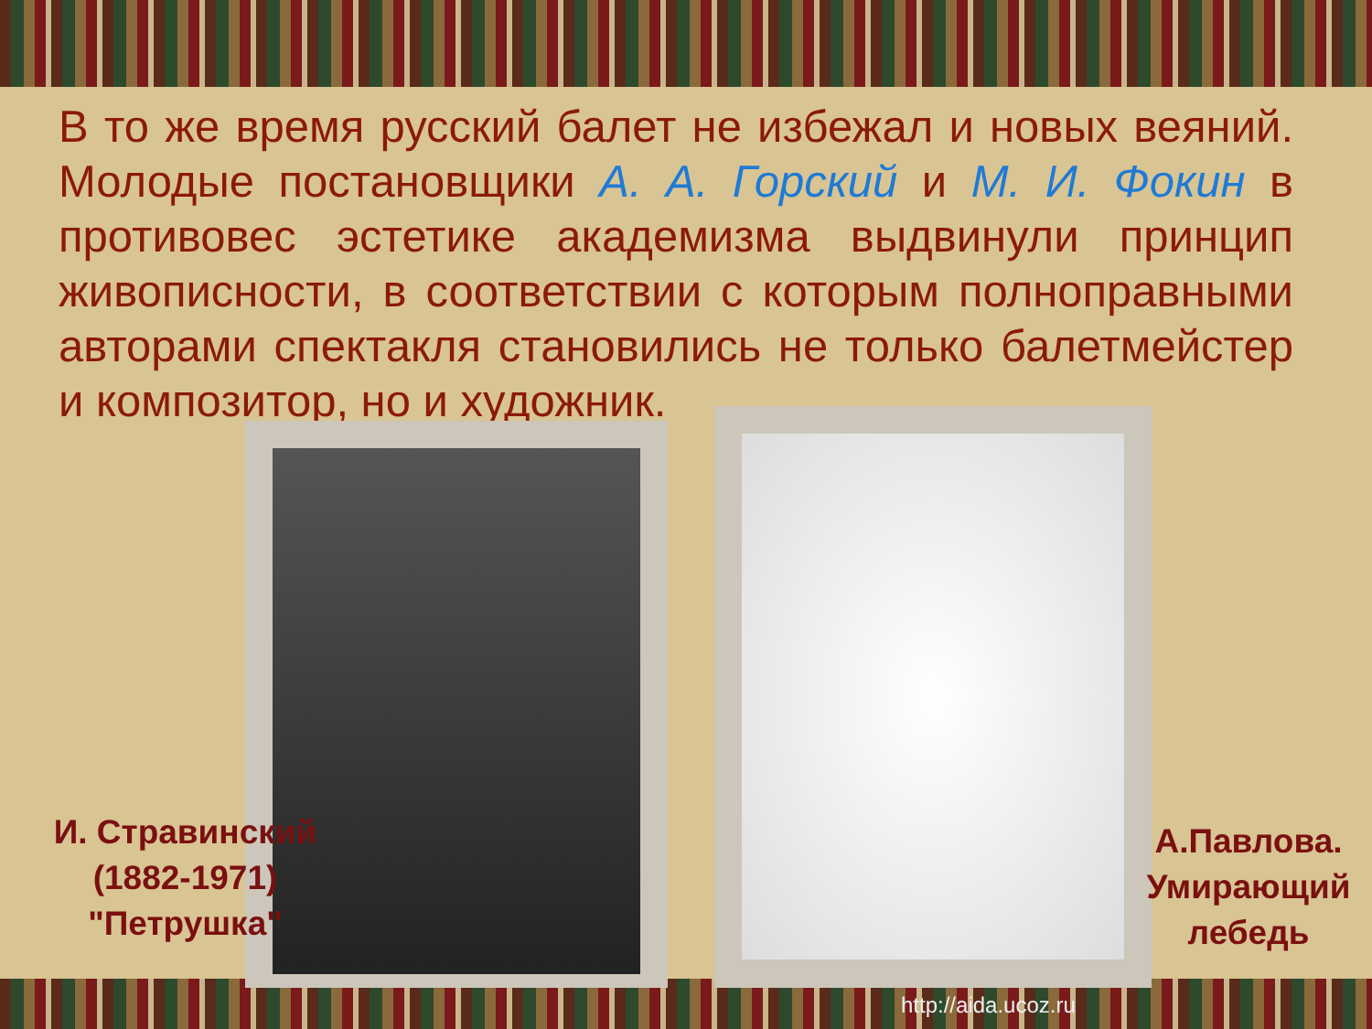В то же время русский балет не избежал и новых веяний. Молодые постановщики А. А. Горский и М. И. Фокин в противовес эстетике академизма выдвинули принцип живописности, в соответствии с которым полноправными авторами спектакля становились не только балетмейстер и композитор, но и художник.
И. Стравинский (1882-1971) "Петрушка"
А.Павлова. Умирающий лебедь
http://aida.ucoz.ru